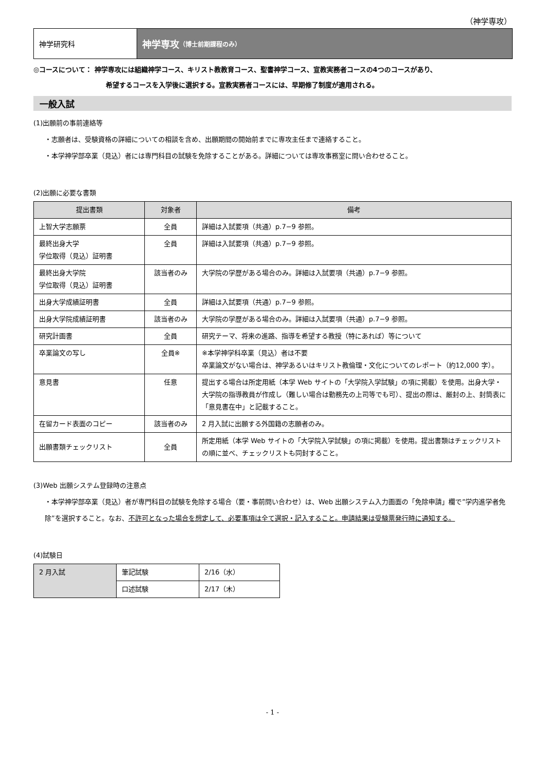（神学専攻）
神学研究科
神学専攻 （博士前期課程のみ）
◎コースについて： 神学専攻には組織神学コース、キリスト教教育コース、聖書神学コース、宣教実務者コースの4つのコースがあり、
希望するコースを入学後に選択する。宣教実務者コースには、早期修了制度が適用される。
一般入試
(1)出願前の事前連絡等
・志願者は、受験資格の詳細についての相談を含め、出願期間の開始前までに専攻主任まで連絡すること。
・本学神学部卒業（見込）者には専門科目の試験を免除することがある。詳細については専攻事務室に問い合わせること。
(2)出願に必要な書類
| 提出書類 | 対象者 | 備考 |
| --- | --- | --- |
| 上智大学志願票 | 全員 | 詳細は入試要項（共通）p.7−9 参照。 |
| 最終出身大学 学位取得（見込）証明書 | 全員 | 詳細は入試要項（共通）p.7−9 参照。 |
| 最終出身大学院 学位取得（見込）証明書 | 該当者のみ | 大学院の学歴がある場合のみ。詳細は入試要項（共通）p.7−9 参照。 |
| 出身大学成績証明書 | 全員 | 詳細は入試要項（共通）p.7−9 参照。 |
| 出身大学院成績証明書 | 該当者のみ | 大学院の学歴がある場合のみ。詳細は入試要項（共通）p.7−9 参照。 |
| 研究計画書 | 全員 | 研究テーマ、将来の進路、指導を希望する教授（特にあれば）等について |
| 卒業論文の写し | 全員※ | ※本学神学科卒業（見込）者は不要 卒業論文がない場合は、神学あるいはキリスト教倫理・文化についてのレポート（約12,000 字）。 |
| 意見書 | 任意 | 提出する場合は所定用紙（本学 Web サイトの「大学院入学試験」の項に掲載）を使用。出身大学・大学院の指導教員が作成し（難しい場合は勤務先の上司等でも可）、提出の際は、厳封の上、封筒表に「意見書在中」と記載すること。 |
| 在留カード表面のコピー | 該当者のみ | 2 月入試に出願する外国籍の志願者のみ。 |
| 出願書類チェックリスト | 全員 | 所定用紙（本学 Web サイトの「大学院入学試験」の項に掲載）を使用。提出書類はチェックリストの順に並べ、チェックリストも同封すること。 |
(3)Web 出願システム登録時の注意点
・本学神学部卒業（見込）者が専門科目の試験を免除する場合（要・事前問い合わせ）は、Web 出願システム入力画面の「免除申請」欄で”学内進学者免除”を選択すること。なお、不許可となった場合を想定して、必要事項は全て選択・記入すること。申請結果は受験票発行時に通知する。
(4)試験日
| 2 月入試 | 筆記試験 | 2/16（水） |
| | 口述試験 | 2/17（木） |
- 1 -